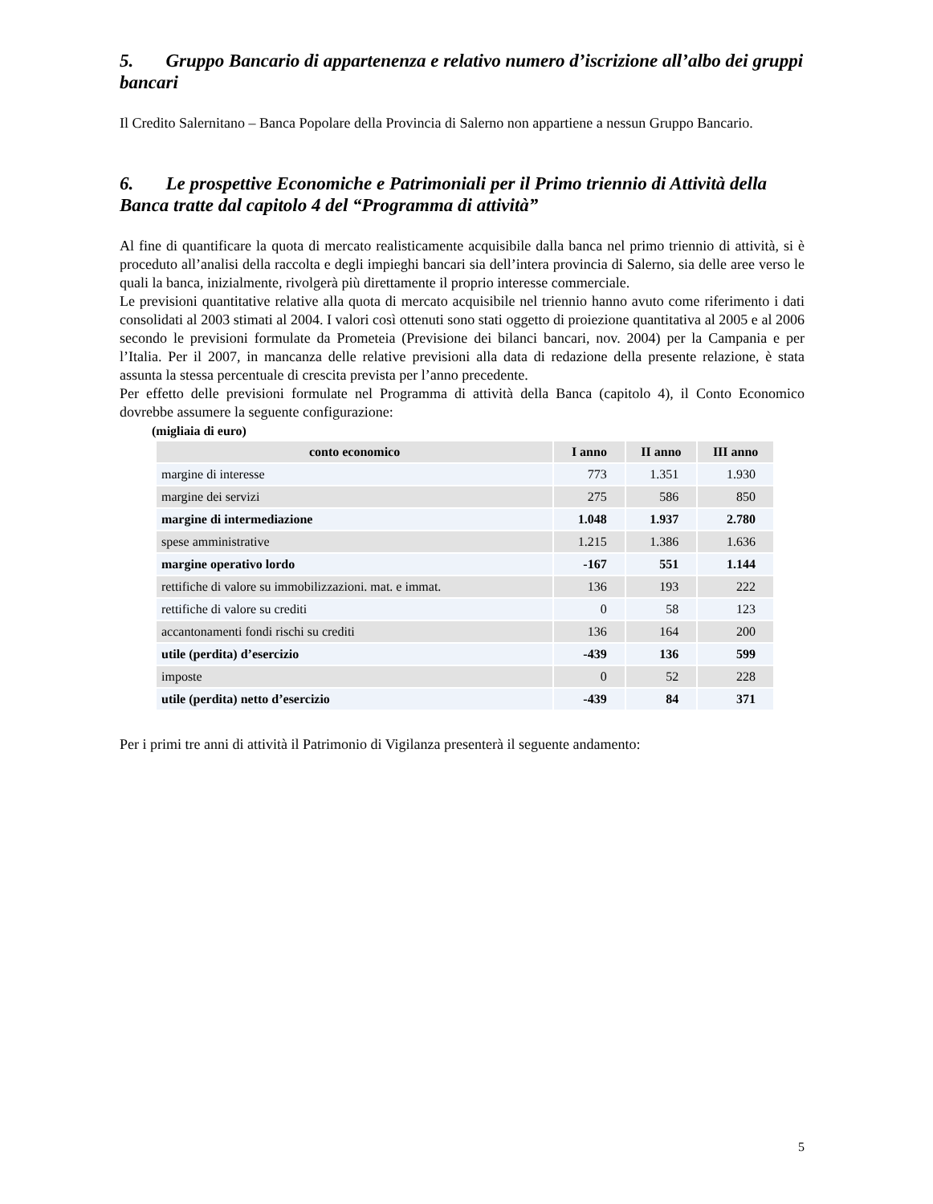5. Gruppo Bancario di appartenenza e relativo numero d’iscrizione all’albo dei gruppi bancari
Il Credito Salernitano – Banca Popolare della Provincia di Salerno non appartiene a nessun Gruppo Bancario.
6. Le prospettive Economiche e Patrimoniali per il Primo triennio di Attività della Banca tratte dal capitolo 4 del “Programma di attività”
Al fine di quantificare la quota di mercato realisticamente acquisibile dalla banca nel primo triennio di attività, si è proceduto all’analisi della raccolta e degli impieghi bancari sia dell’intera provincia di Salerno, sia delle aree verso le quali la banca, inizialmente, rivolgerà più direttamente il proprio interesse commerciale.
Le previsioni quantitative relative alla quota di mercato acquisibile nel triennio hanno avuto come riferimento i dati consolidati al 2003 stimati al 2004. I valori così ottenuti sono stati oggetto di proiezione quantitativa al 2005 e al 2006 secondo le previsioni formulate da Prometeia (Previsione dei bilanci bancari, nov. 2004) per la Campania e per l’Italia. Per il 2007, in mancanza delle relative previsioni alla data di redazione della presente relazione, è stata assunta la stessa percentuale di crescita prevista per l’anno precedente.
Per effetto delle previsioni formulate nel Programma di attività della Banca (capitolo 4), il Conto Economico dovrebbe assumere la seguente configurazione:
(migliaia di euro)
| conto economico | I anno | II anno | III anno |
| --- | --- | --- | --- |
| margine di interesse | 773 | 1.351 | 1.930 |
| margine dei servizi | 275 | 586 | 850 |
| margine di intermediazione | 1.048 | 1.937 | 2.780 |
| spese amministrative | 1.215 | 1.386 | 1.636 |
| margine operativo lordo | -167 | 551 | 1.144 |
| rettifiche di valore su immobilizzazioni. mat. e immat. | 136 | 193 | 222 |
| rettifiche di valore su crediti | 0 | 58 | 123 |
| accantonamenti fondi rischi su crediti | 136 | 164 | 200 |
| utile (perdita) d’esercizio | -439 | 136 | 599 |
| imposte | 0 | 52 | 228 |
| utile (perdita) netto d’esercizio | -439 | 84 | 371 |
Per i primi tre anni di attività il Patrimonio di Vigilanza presenterà il seguente andamento:
5